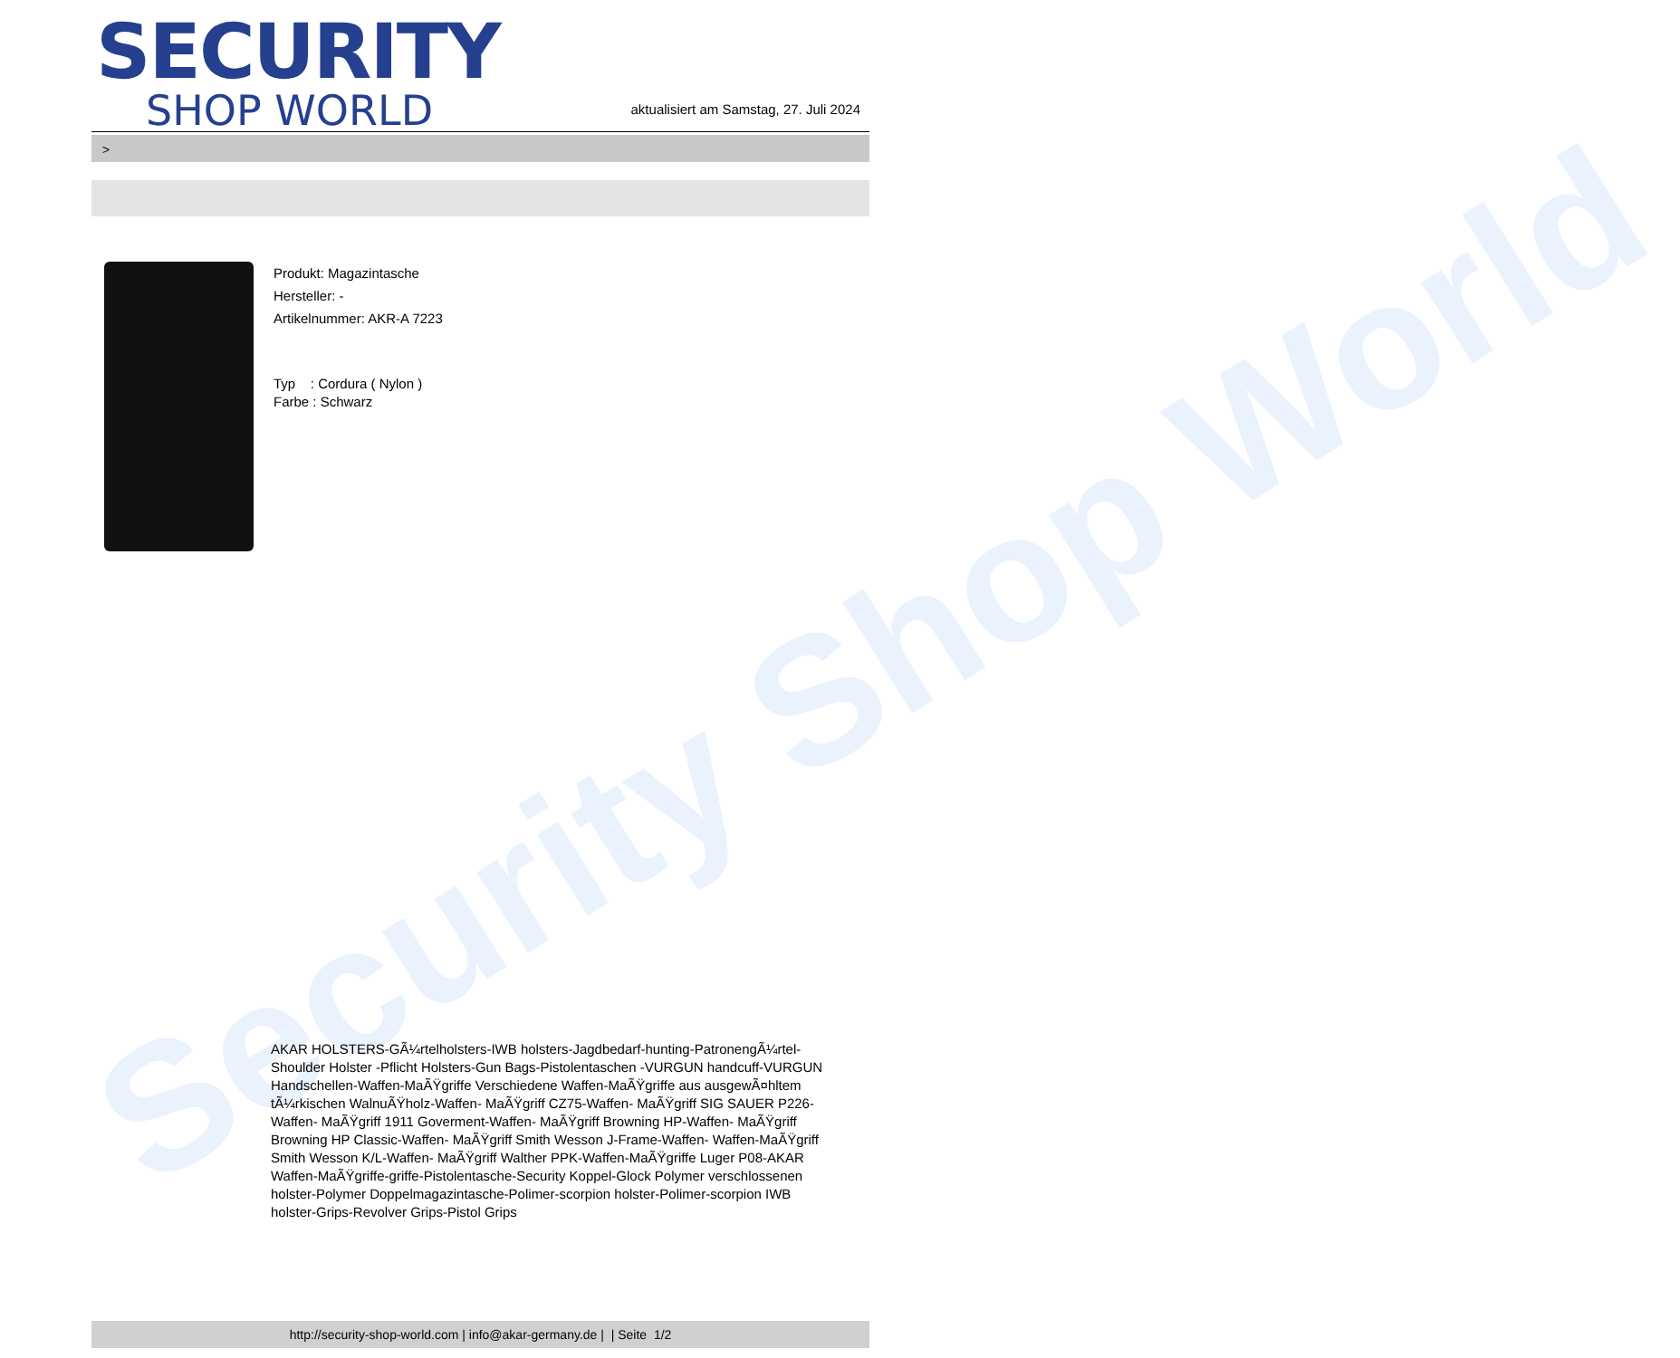Security Shop World
SECURITY
SHOP WORLD
aktualisiert am Samstag, 27. Juli 2024
>
Produkt: Magazintasche
Hersteller: -
Artikelnummer: AKR-A 7223
Typ : Cordura ( Nylon )
Farbe : Schwarz
AKAR HOLSTERS-GÃ¼rtelholsters-IWB holsters-Jagdbedarf-hunting-PatronengÃ¼rtel- Shoulder Holster -Pflicht Holsters-Gun Bags-Pistolentaschen -VURGUN handcuff-VURGUN Handschellen-Waffen-MaÃŸgriffe Verschiedene Waffen-MaÃŸgriffe aus ausgewÃ¤hltem tÃ¼rkischen WalnuÃŸholz-Waffen- MaÃŸgriff CZ75-Waffen- MaÃŸgriff SIG SAUER P226-Waffen- MaÃŸgriff 1911 Goverment-Waffen- MaÃŸgriff Browning HP-Waffen- MaÃŸgriff Browning HP Classic-Waffen- MaÃŸgriff Smith Wesson J-Frame-Waffen- Waffen-MaÃŸgriff Smith Wesson K/L-Waffen- MaÃŸgriff Walther PPK-Waffen-MaÃŸgriffe Luger P08-AKAR Waffen-MaÃŸgriffe-griffe-Pistolentasche-Security Koppel-Glock Polymer verschlossenen holster-Polymer Doppelmagazintasche-Polimer-scorpion holster-Polimer-scorpion IWB holster-Grips-Revolver Grips-Pistol Grips
http://security-shop-world.com | info@akar-germany.de | | Seite 1/2